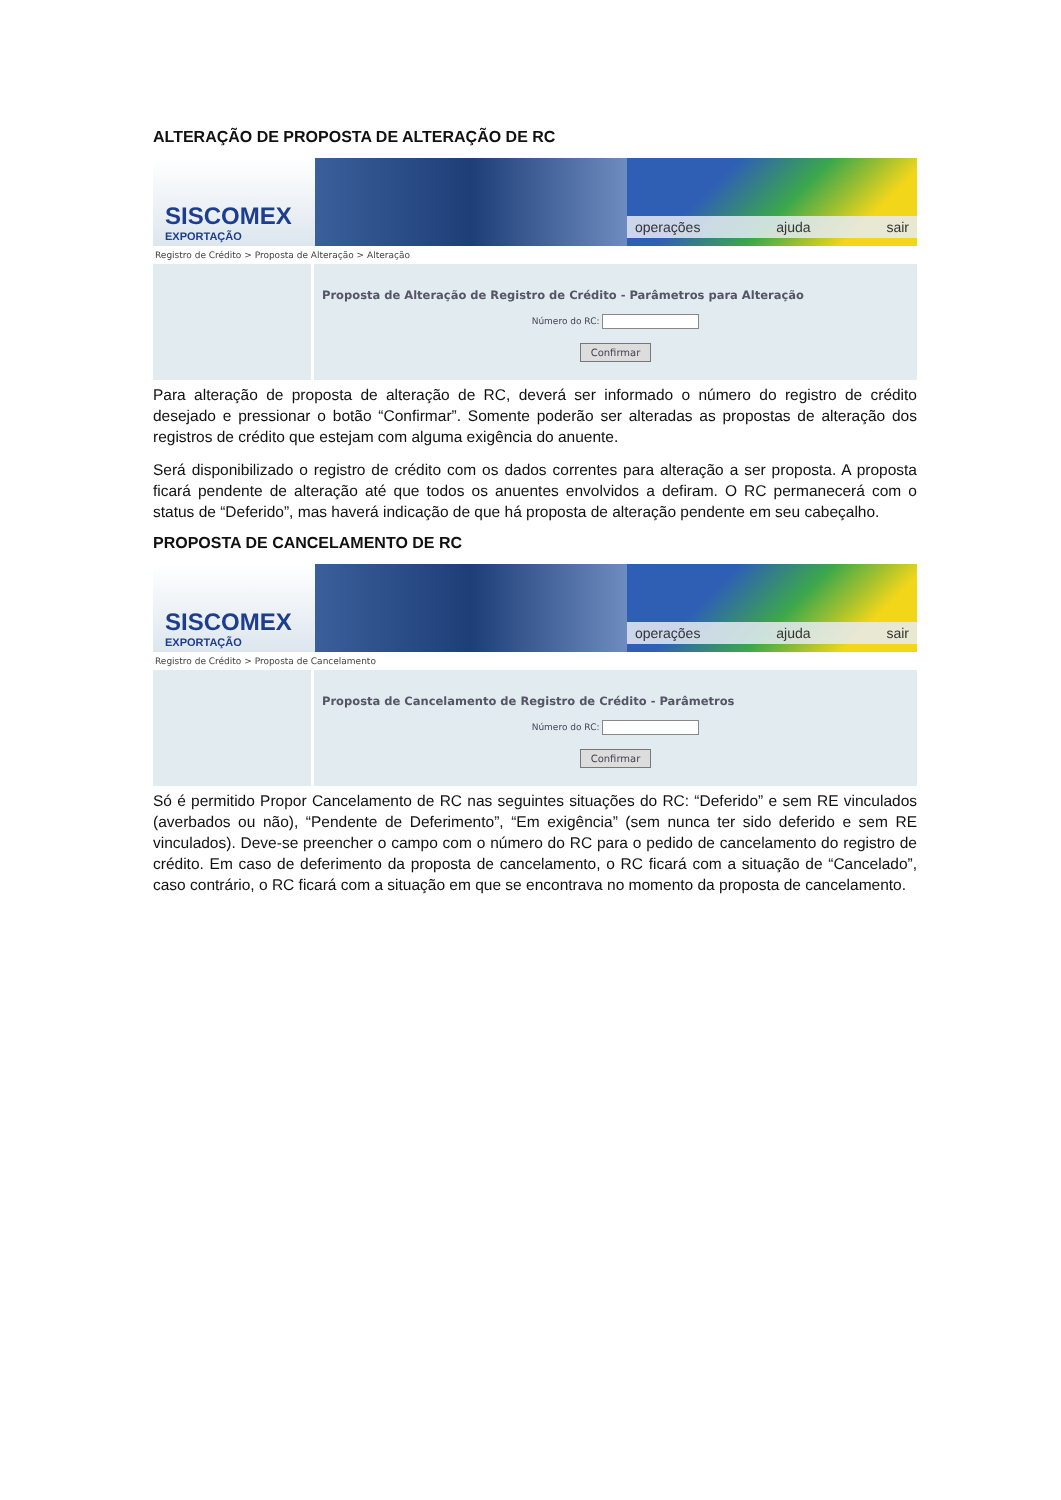ALTERAÇÃO DE PROPOSTA DE ALTERAÇÃO DE RC
SISCOMEX
EXPORTAÇÃO
operações ajuda sair
Registro de Crédito > Proposta de Alteração > Alteração
Proposta de Alteração de Registro de Crédito - Parâmetros para Alteração
Número do RC:
Confirmar
Para alteração de proposta de alteração de RC, deverá ser informado o número do registro de crédito desejado e pressionar o botão “Confirmar”. Somente poderão ser alteradas as propostas de alteração dos registros de crédito que estejam com alguma exigência do anuente.
Será disponibilizado o registro de crédito com os dados correntes para alteração a ser proposta. A proposta ficará pendente de alteração até que todos os anuentes envolvidos a defiram. O RC permanecerá com o status de “Deferido”, mas haverá indicação de que há proposta de alteração pendente em seu cabeçalho.
PROPOSTA DE CANCELAMENTO DE RC
SISCOMEX
EXPORTAÇÃO
operações ajuda sair
Registro de Crédito > Proposta de Cancelamento
Proposta de Cancelamento de Registro de Crédito - Parâmetros
Número do RC:
Confirmar
Só é permitido Propor Cancelamento de RC nas seguintes situações do RC: “Deferido” e sem RE vinculados (averbados ou não), “Pendente de Deferimento”, “Em exigência” (sem nunca ter sido deferido e sem RE vinculados). Deve-se preencher o campo com o número do RC para o pedido de cancelamento do registro de crédito. Em caso de deferimento da proposta de cancelamento, o RC ficará com a situação de “Cancelado”, caso contrário, o RC ficará com a situação em que se encontrava no momento da proposta de cancelamento.